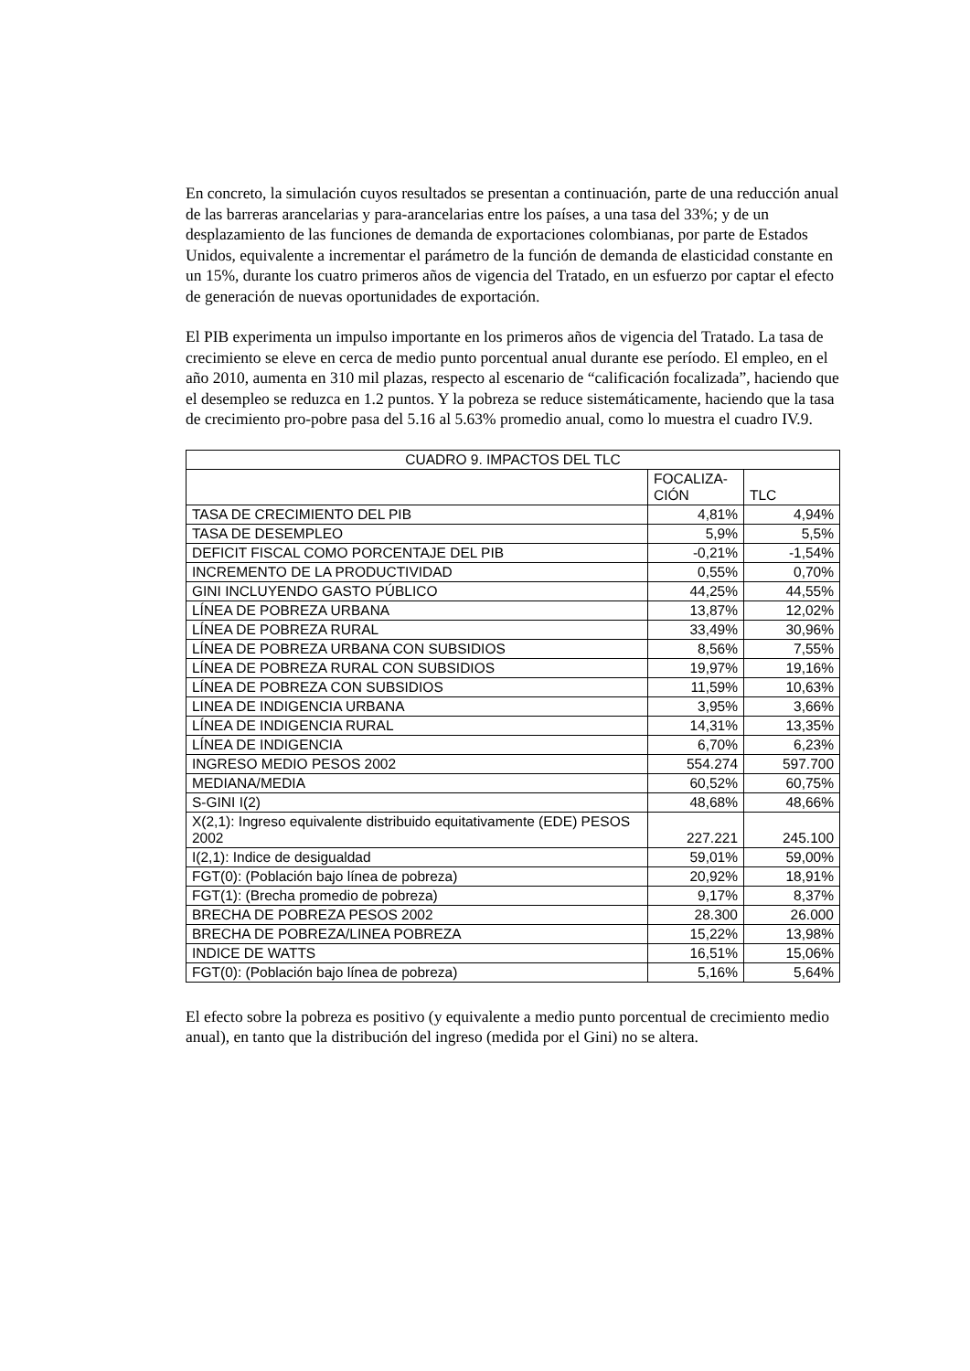En concreto, la simulación cuyos resultados se presentan a continuación, parte de una reducción anual de las barreras arancelarias y para-arancelarias entre los países, a una tasa del 33%; y de un desplazamiento de las funciones de demanda de exportaciones colombianas, por parte de Estados Unidos, equivalente a incrementar el parámetro de la función de demanda de elasticidad constante en un 15%, durante los cuatro primeros años de vigencia del Tratado, en un esfuerzo por captar el efecto de generación de nuevas oportunidades de exportación.
El PIB experimenta un impulso importante en los primeros años de vigencia del Tratado. La tasa de crecimiento se eleve en cerca de medio punto porcentual anual durante ese período. El empleo, en el año 2010, aumenta en 310 mil plazas, respecto al escenario de “calificación focalizada”, haciendo que el desempleo se reduzca en 1.2 puntos. Y la pobreza se reduce sistemáticamente, haciendo que la tasa de crecimiento pro-pobre pasa del 5.16 al 5.63% promedio anual, como lo muestra el cuadro IV.9.
| CUADRO 9. IMPACTOS DEL TLC | | |
| --- | --- | --- |
| | FOCALIZA- CIÓN | TLC |
| TASA DE CRECIMIENTO DEL PIB | 4,81% | 4,94% |
| TASA DE DESEMPLEO | 5,9% | 5,5% |
| DEFICIT FISCAL COMO PORCENTAJE DEL PIB | -0,21% | -1,54% |
| INCREMENTO DE LA PRODUCTIVIDAD | 0,55% | 0,70% |
| GINI INCLUYENDO GASTO PÚBLICO | 44,25% | 44,55% |
| LÍNEA DE POBREZA URBANA | 13,87% | 12,02% |
| LÍNEA DE POBREZA RURAL | 33,49% | 30,96% |
| LÍNEA DE POBREZA URBANA CON SUBSIDIOS | 8,56% | 7,55% |
| LÍNEA DE POBREZA RURAL CON SUBSIDIOS | 19,97% | 19,16% |
| LÍNEA DE POBREZA CON SUBSIDIOS | 11,59% | 10,63% |
| LINEA DE INDIGENCIA URBANA | 3,95% | 3,66% |
| LÍNEA DE INDIGENCIA RURAL | 14,31% | 13,35% |
| LÍNEA DE INDIGENCIA | 6,70% | 6,23% |
| INGRESO MEDIO PESOS 2002 | 554.274 | 597.700 |
| MEDIANA/MEDIA | 60,52% | 60,75% |
| S-GINI I(2) | 48,68% | 48,66% |
| X(2,1): Ingreso equivalente distribuido equitativamente (EDE) PESOS 2002 | 227.221 | 245.100 |
| I(2,1): Indice de desigualdad | 59,01% | 59,00% |
| FGT(0): (Población bajo línea de pobreza) | 20,92% | 18,91% |
| FGT(1): (Brecha promedio de pobreza) | 9,17% | 8,37% |
| BRECHA DE POBREZA PESOS 2002 | 28.300 | 26.000 |
| BRECHA DE POBREZA/LINEA POBREZA | 15,22% | 13,98% |
| INDICE DE WATTS | 16,51% | 15,06% |
| FGT(0): (Población bajo línea de pobreza) | 5,16% | 5,64% |
El efecto sobre la pobreza es positivo (y equivalente a medio punto porcentual de crecimiento medio anual), en tanto que la distribución del ingreso (medida por el Gini) no se altera.